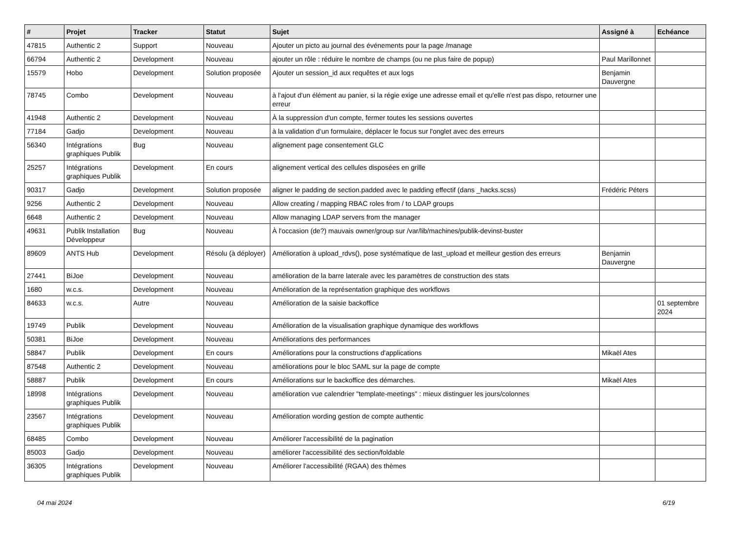| # | Projet | Tracker | Statut | Sujet | Assigné à | Echéance |
| --- | --- | --- | --- | --- | --- | --- |
| 47815 | Authentic 2 | Support | Nouveau | Ajouter un picto au journal des événements pour la page /manage | | |
| 66794 | Authentic 2 | Development | Nouveau | ajouter un rôle : réduire le nombre de champs (ou ne plus faire de popup) | Paul Marillonnet | |
| 15579 | Hobo | Development | Solution proposée | Ajouter un session_id aux requêtes et aux logs | Benjamin Dauvergne | |
| 78745 | Combo | Development | Nouveau | à l'ajout d'un élément au panier, si la régie exige une adresse email et qu'elle n'est pas dispo, retourner une erreur | | |
| 41948 | Authentic 2 | Development | Nouveau | À la suppression d'un compte, fermer toutes les sessions ouvertes | | |
| 77184 | Gadjo | Development | Nouveau | à la validation d’un formulaire, déplacer le focus sur l'onglet avec des erreurs | | |
| 56340 | Intégrations graphiques Publik | Bug | Nouveau | alignement page consentement GLC | | |
| 25257 | Intégrations graphiques Publik | Development | En cours | alignement vertical des cellules disposées en grille | | |
| 90317 | Gadjo | Development | Solution proposée | aligner le padding de section.padded avec le padding effectif (dans _hacks.scss) | Frédéric Péters | |
| 9256 | Authentic 2 | Development | Nouveau | Allow creating / mapping RBAC roles from / to LDAP groups | | |
| 6648 | Authentic 2 | Development | Nouveau | Allow managing LDAP servers from the manager | | |
| 49631 | Publik Installation Développeur | Bug | Nouveau | À l'occasion (de?) mauvais owner/group sur /var/lib/machines/publik-devinst-buster | | |
| 89609 | ANTS Hub | Development | Résolu (à déployer) | Amélioration à upload_rdvs(), pose systématique de last_upload et meilleur gestion des erreurs | Benjamin Dauvergne | |
| 27441 | BiJoe | Development | Nouveau | amélioration de la barre laterale avec les paramètres de construction des stats | | |
| 1680 | w.c.s. | Development | Nouveau | Amélioration de la représentation graphique des workflows | | |
| 84633 | w.c.s. | Autre | Nouveau | Amélioration de la saisie backoffice | | 01 septembre 2024 |
| 19749 | Publik | Development | Nouveau | Amélioration de la visualisation graphique dynamique des workflows | | |
| 50381 | BiJoe | Development | Nouveau | Améliorations des performances | | |
| 58847 | Publik | Development | En cours | Améliorations pour la constructions d'applications | Mikaël Ates | |
| 87548 | Authentic 2 | Development | Nouveau | améliorations pour le bloc SAML sur la page de compte | | |
| 58887 | Publik | Development | En cours | Améliorations sur le backoffice des démarches. | Mikaël Ates | |
| 18998 | Intégrations graphiques Publik | Development | Nouveau | amélioration vue calendrier "template-meetings" : mieux distinguer les jours/colonnes | | |
| 23567 | Intégrations graphiques Publik | Development | Nouveau | Amélioration wording gestion de compte authentic | | |
| 68485 | Combo | Development | Nouveau | Améliorer l'accessibilité de la pagination | | |
| 85003 | Gadjo | Development | Nouveau | améliorer l'accessibilité des section/foldable | | |
| 36305 | Intégrations graphiques Publik | Development | Nouveau | Améliorer l'accessibilité (RGAA) des thèmes | | |
04 mai 2024 6/19